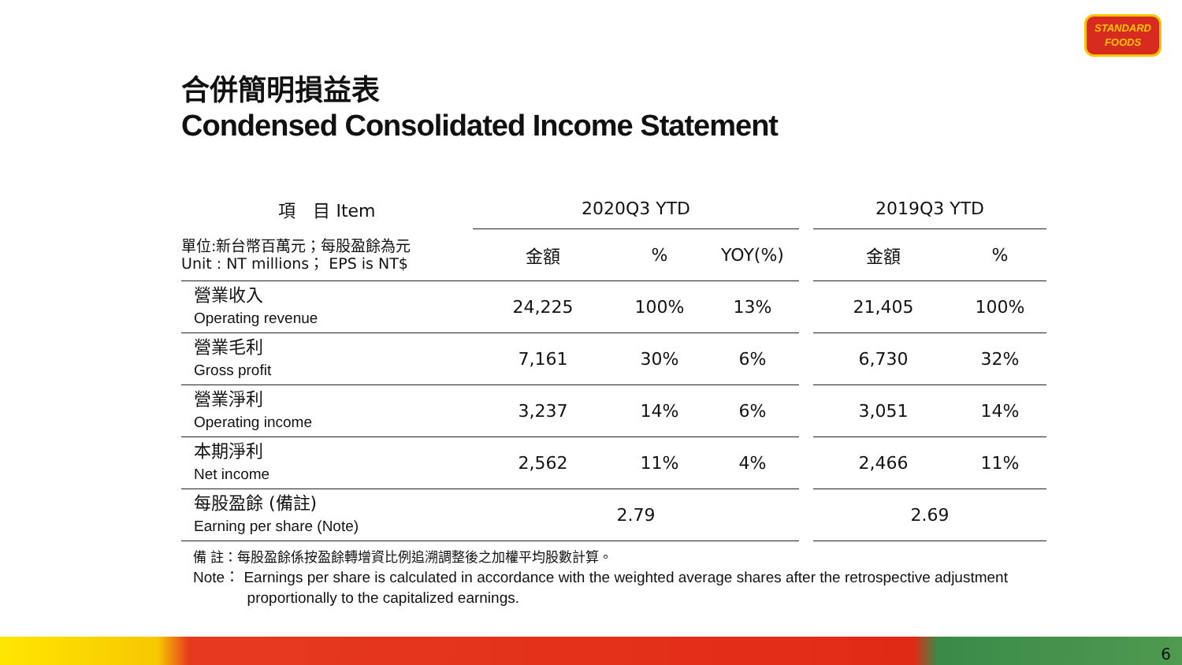STANDARD
FOODS
合併簡明損益表
Condensed Consolidated Income Statement
| 項 目 Item | 2020Q3 YTD | | | | 2019Q3 YTD | |
| --- | --- | --- | --- | --- | --- | --- |
| 單位:新台幣百萬元；每股盈餘為元 Unit : NT millions； EPS is NT$ | 金額 | % | YOY(%) | | 金額 | % |
| 營業收入 Operating revenue | 24,225 | 100% | 13% | | 21,405 | 100% |
| 營業毛利 Gross profit | 7,161 | 30% | 6% | | 6,730 | 32% |
| 營業淨利 Operating income | 3,237 | 14% | 6% | | 3,051 | 14% |
| 本期淨利 Net income | 2,562 | 11% | 4% | | 2,466 | 11% |
| 每股盈餘 (備註) Earning per share (Note) | 2.79 | | | | 2.69 | |
備 註：每股盈餘係按盈餘轉增資比例追溯調整後之加權平均股數計算。
Note： Earnings per share is calculated in accordance with the weighted average shares after the retrospective adjustment
proportionally to the capitalized earnings.
6